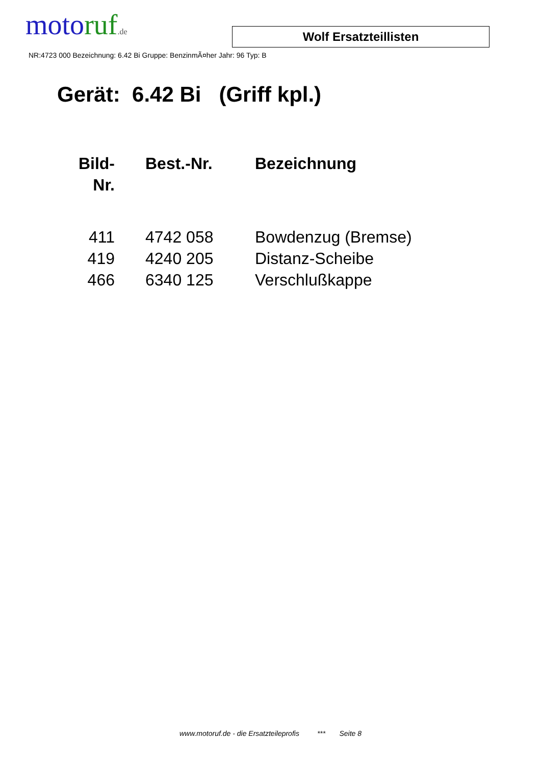moto ruf.de
Wolf Ersatzteillisten
NR:4723 000 Bezeichnung: 6.42 Bi Gruppe: BenzinmÃ¤her Jahr: 96 Typ: B
Gerät: 6.42 Bi (Griff kpl.)
| Bild- Nr. | Best.-Nr. | Bezeichnung |
| --- | --- | --- |
| 411 | 4742 058 | Bowdenzug (Bremse) |
| 419 | 4240 205 | Distanz-Scheibe |
| 466 | 6340 125 | Verschlußkappe |
www.motoruf.de - die Ersatzteileprofis *** Seite 8